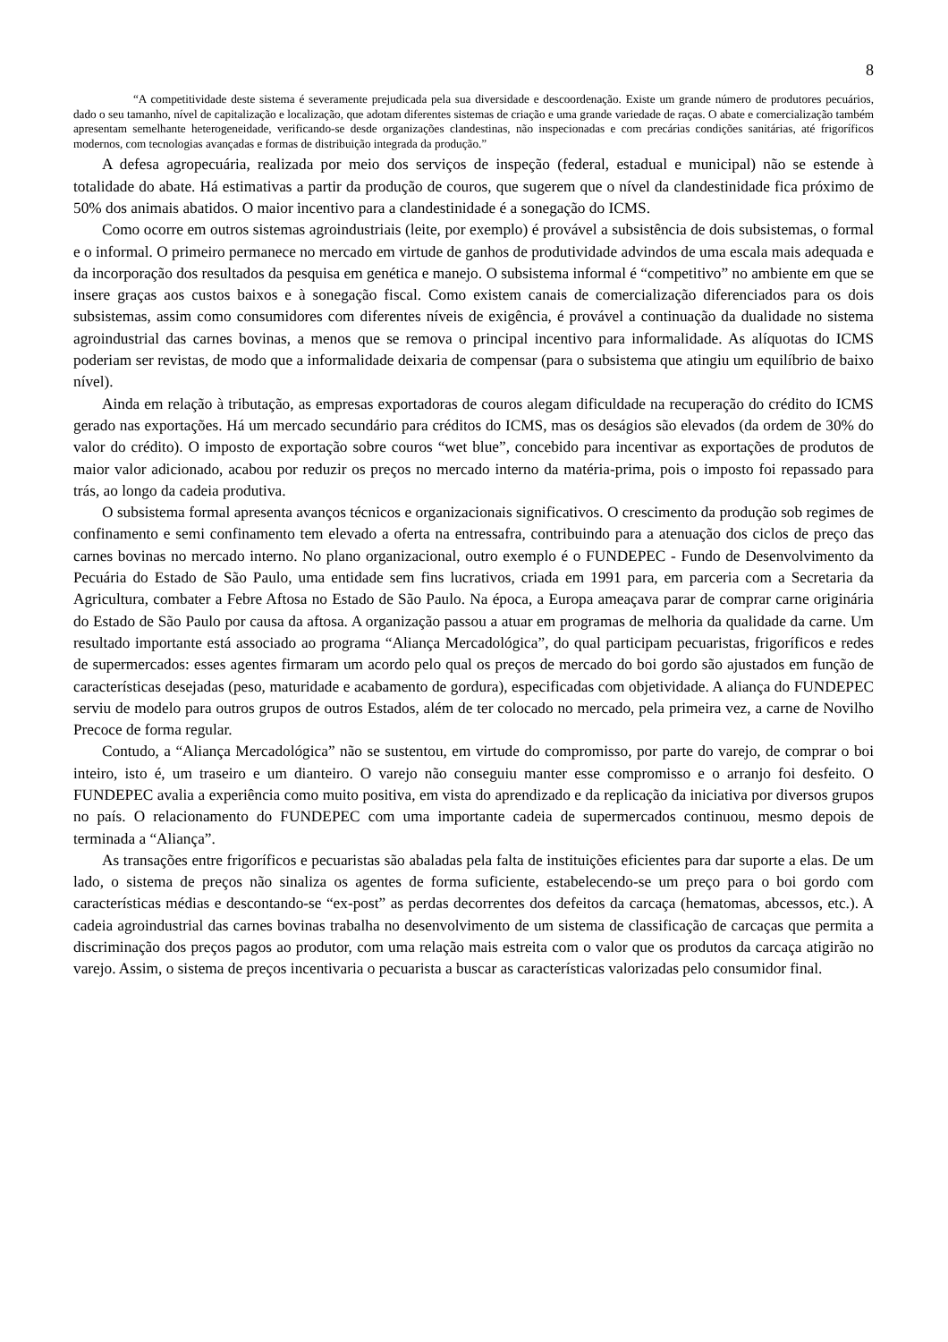8
“A competitividade deste sistema é severamente prejudicada pela sua diversidade e descoordenação. Existe um grande número de produtores pecuários, dado o seu tamanho, nível de capitalização e localização, que adotam diferentes sistemas de criação e uma grande variedade de raças. O abate e comercialização também apresentam semelhante heterogeneidade, verificando-se desde organizações clandestinas, não inspecionadas e com precárias condições sanitárias, até frigoríficos modernos, com tecnologias avançadas e formas de distribuição integrada da produção.”
A defesa agropecuária, realizada por meio dos serviços de inspeção (federal, estadual e municipal) não se estende à totalidade do abate. Há estimativas a partir da produção de couros, que sugerem que o nível da clandestinidade fica próximo de 50% dos animais abatidos. O maior incentivo para a clandestinidade é a sonegação do ICMS.
Como ocorre em outros sistemas agroindustriais (leite, por exemplo) é provável a subsistência de dois subsistemas, o formal e o informal. O primeiro permanece no mercado em virtude de ganhos de produtividade advindos de uma escala mais adequada e da incorporação dos resultados da pesquisa em genética e manejo. O subsistema informal é “competitivo” no ambiente em que se insere graças aos custos baixos e à sonegação fiscal. Como existem canais de comercialização diferenciados para os dois subsistemas, assim como consumidores com diferentes níveis de exigência, é provável a continuação da dualidade no sistema agroindustrial das carnes bovinas, a menos que se remova o principal incentivo para informalidade. As alíquotas do ICMS poderiam ser revistas, de modo que a informalidade deixaria de compensar (para o subsistema que atingiu um equilíbrio de baixo nível).
Ainda em relação à tributação, as empresas exportadoras de couros alegam dificuldade na recuperação do crédito do ICMS gerado nas exportações. Há um mercado secundário para créditos do ICMS, mas os deságios são elevados (da ordem de 30% do valor do crédito). O imposto de exportação sobre couros “wet blue”, concebido para incentivar as exportações de produtos de maior valor adicionado, acabou por reduzir os preços no mercado interno da matéria-prima, pois o imposto foi repassado para trás, ao longo da cadeia produtiva.
O subsistema formal apresenta avanços técnicos e organizacionais significativos. O crescimento da produção sob regimes de confinamento e semi confinamento tem elevado a oferta na entressafra, contribuindo para a atenuação dos ciclos de preço das carnes bovinas no mercado interno. No plano organizacional, outro exemplo é o FUNDEPEC - Fundo de Desenvolvimento da Pecuária do Estado de São Paulo, uma entidade sem fins lucrativos, criada em 1991 para, em parceria com a Secretaria da Agricultura, combater a Febre Aftosa no Estado de São Paulo. Na época, a Europa ameaçava parar de comprar carne originária do Estado de São Paulo por causa da aftosa. A organização passou a atuar em programas de melhoria da qualidade da carne. Um resultado importante está associado ao programa “Aliança Mercadológica”, do qual participam pecuaristas, frigoríficos e redes de supermercados: esses agentes firmaram um acordo pelo qual os preços de mercado do boi gordo são ajustados em função de características desejadas (peso, maturidade e acabamento de gordura), especificadas com objetividade. A aliança do FUNDEPEC serviu de modelo para outros grupos de outros Estados, além de ter colocado no mercado, pela primeira vez, a carne de Novilho Precoce de forma regular.
Contudo, a “Aliança Mercadológica” não se sustentou, em virtude do compromisso, por parte do varejo, de comprar o boi inteiro, isto é, um traseiro e um dianteiro. O varejo não conseguiu manter esse compromisso e o arranjo foi desfeito. O FUNDEPEC avalia a experiência como muito positiva, em vista do aprendizado e da replicação da iniciativa por diversos grupos no país. O relacionamento do FUNDEPEC com uma importante cadeia de supermercados continuou, mesmo depois de terminada a “Aliança”.
As transações entre frigoríficos e pecuaristas são abaladas pela falta de instituições eficientes para dar suporte a elas. De um lado, o sistema de preços não sinaliza os agentes de forma suficiente, estabelecendo-se um preço para o boi gordo com características médias e descontando-se “ex-post” as perdas decorrentes dos defeitos da carcaça (hematomas, abcessos, etc.). A cadeia agroindustrial das carnes bovinas trabalha no desenvolvimento de um sistema de classificação de carcaças que permita a discriminação dos preços pagos ao produtor, com uma relação mais estreita com o valor que os produtos da carcaça atigirão no varejo. Assim, o sistema de preços incentivaria o pecuarista a buscar as características valorizadas pelo consumidor final.